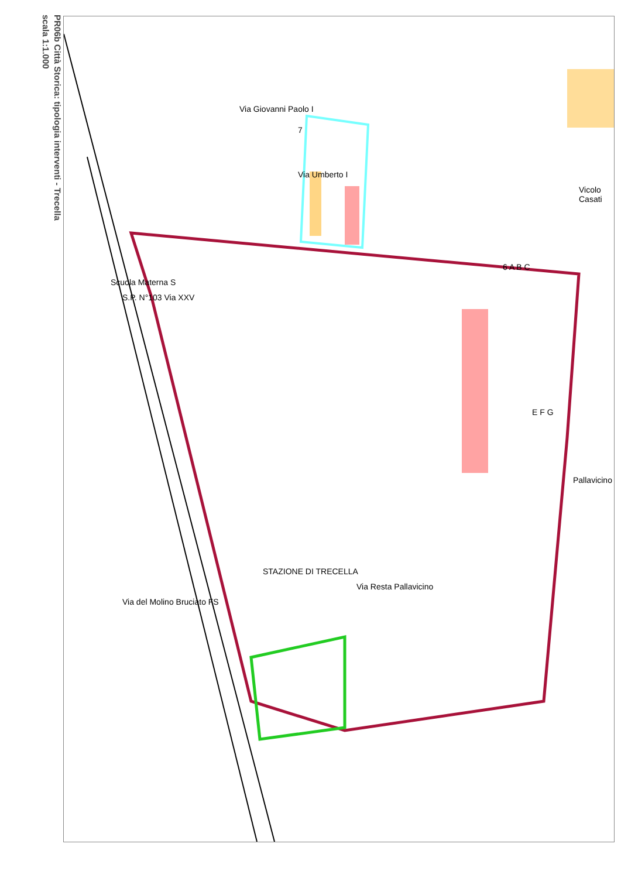PR06b Città Storica: tipologia interventi - Trecella
scala 1:1.000
Via Giovanni Paolo I
7
Via Umberto I
Vicolo Casati
6 A B C
Scuola Materna S
S.P. N°103 Via XXV
E F G
Pallavicino
STAZIONE DI TRECELLA
Via Resta Pallavicino
Via del Molino Bruciato FS